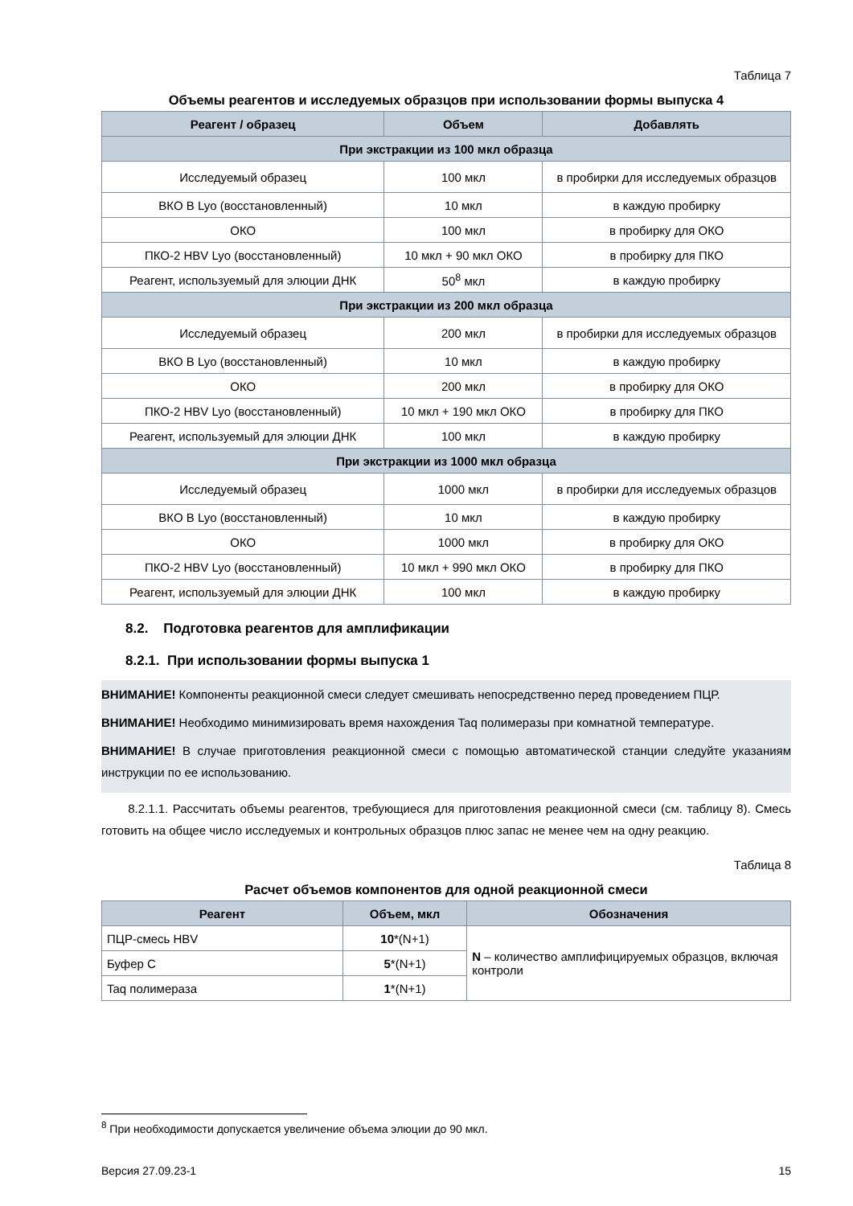Таблица 7
Объемы реагентов и исследуемых образцов при использовании формы выпуска 4
| Реагент / образец | Объем | Добавлять |
| --- | --- | --- |
| При экстракции из 100 мкл образца | | |
| Исследуемый образец | 100 мкл | в пробирки для исследуемых образцов |
| ВКО В Lyo (восстановленный) | 10 мкл | в каждую пробирку |
| ОКО | 100 мкл | в пробирку для ОКО |
| ПКО-2 HBV Lyo (восстановленный) | 10 мкл + 90 мкл ОКО | в пробирку для ПКО |
| Реагент, используемый для элюции ДНК | 50<sup>8</sup> мкл | в каждую пробирку |
| При экстракции из 200 мкл образца | | |
| Исследуемый образец | 200 мкл | в пробирки для исследуемых образцов |
| ВКО В Lyo (восстановленный) | 10 мкл | в каждую пробирку |
| ОКО | 200 мкл | в пробирку для ОКО |
| ПКО-2 HBV Lyo (восстановленный) | 10 мкл + 190 мкл ОКО | в пробирку для ПКО |
| Реагент, используемый для элюции ДНК | 100 мкл | в каждую пробирку |
| При экстракции из 1000 мкл образца | | |
| Исследуемый образец | 1000 мкл | в пробирки для исследуемых образцов |
| ВКО В Lyo (восстановленный) | 10 мкл | в каждую пробирку |
| ОКО | 1000 мкл | в пробирку для ОКО |
| ПКО-2 HBV Lyo (восстановленный) | 10 мкл + 990 мкл ОКО | в пробирку для ПКО |
| Реагент, используемый для элюции ДНК | 100 мкл | в каждую пробирку |
8.2. Подготовка реагентов для амплификации
8.2.1. При использовании формы выпуска 1
ВНИМАНИЕ! Компоненты реакционной смеси следует смешивать непосредственно перед проведением ПЦР.
ВНИМАНИЕ! Необходимо минимизировать время нахождения Taq полимеразы при комнатной температуре.
ВНИМАНИЕ! В случае приготовления реакционной смеси с помощью автоматической станции следуйте указаниям инструкции по ее использованию.
8.2.1.1. Рассчитать объемы реагентов, требующиеся для приготовления реакционной смеси (см. таблицу 8). Смесь готовить на общее число исследуемых и контрольных образцов плюс запас не менее чем на одну реакцию.
Таблица 8
Расчет объемов компонентов для одной реакционной смеси
| Реагент | Объем, мкл | Обозначения |
| --- | --- | --- |
| ПЦР-смесь HBV | 10 *(N+1) | N – количество амплифицируемых образцов, включая контроли |
| Буфер С | 5 *(N+1) | |
| Taq полимераза | 1 *(N+1) | |
<sup>8</sup> При необходимости допускается увеличение объема элюции до 90 мкл.
Версия 27.09.23-1 15